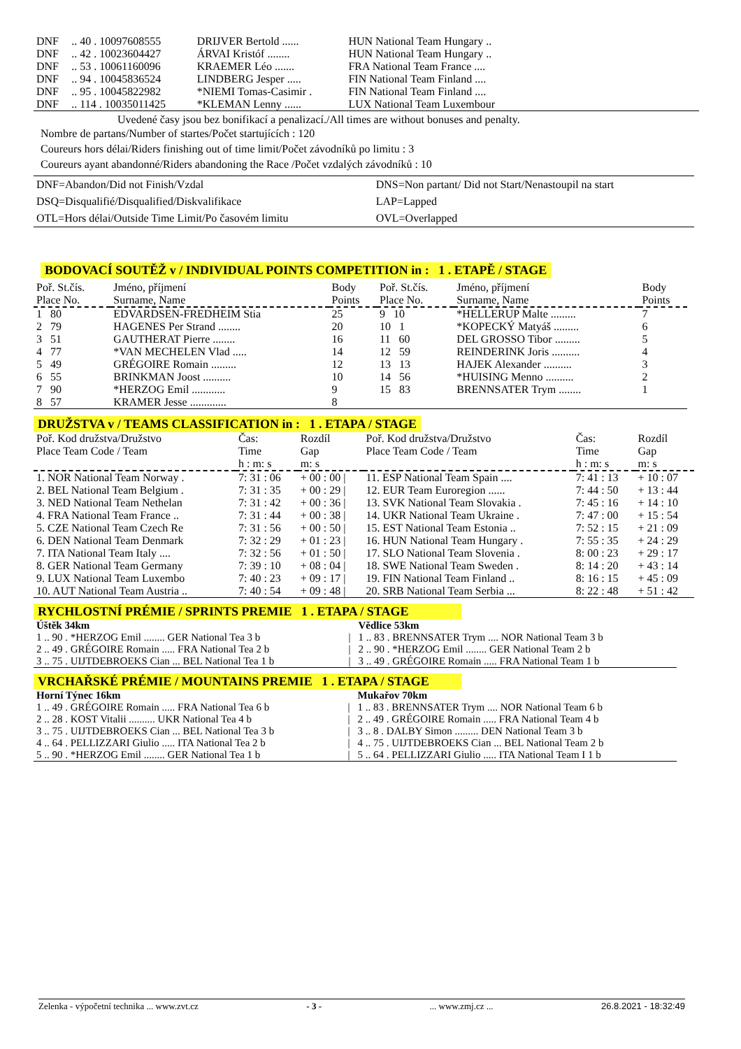| DNF | .. 40 . 10097608555 | DRIJVER Bertold ...... | HUN National Team Hungary .. |
| DNF | .. 42 . 10023604427 | ÁRVAI Kristóf ........ | HUN National Team Hungary .. |
| DNF | .. 53 . 10061160096 | KRAEMER Léo ....... | FRA National Team France .... |
| DNF | .. 94 . 10045836524 | LINDBERG Jesper ..... | FIN National Team Finland .... |
| DNF | .. 95 . 10045822982 | *NIEMI Tomas-Casimir . | FIN National Team Finland .... |
| DNF | .. 114 . 10035011425 | *KLEMAN Lenny ...... | LUX National Team Luxembour |
Uvedené časy jsou bez bonifikací a penalizací./All times are without bonuses and penalty.
Nombre de partans/Number of startes/Počet startujících : 120
Coureurs hors délai/Riders finishing out of time limit/Počet závodníků po limitu : 3
Coureurs ayant abandonné/Riders abandoning the Race /Počet vzdalých závodníků : 10
| DNF=Abandon/Did not Finish/Vzdal | DNS=Non partant/ Did not Start/Nenastoupil na start |
| DSQ=Disqualifié/Disqualified/Diskvalifikace | LAP=Lapped |
| OTL=Hors délai/Outside Time Limit/Po časovém limitu | OVL=Overlapped |
BODOVACÍ SOUTĚŽ v / INDIVIDUAL POINTS COMPETITION in : 1 . ETAPĚ / STAGE
| Poř. St.čís. Place No. | Jméno, příjmení Surname, Name | Body Points | Poř. St.čís. Place No. | Jméno, příjmení Surname, Name | Body Points |
| --- | --- | --- | --- | --- | --- |
| 1 80 | EDVARDSEN-FREDHEIM Stia | 25 | 9 10 | *HELLERUP Malte ......... | 7 |
| 2 79 | HAGENES Per Strand ........ | 20 | 10 1 | *KOPECKÝ Matyáš ......... | 6 |
| 3 51 | GAUTHERAT Pierre ........ | 16 | 11 60 | DEL GROSSO Tibor ......... | 5 |
| 4 77 | *VAN MECHELEN Vlad ..... | 14 | 12 59 | REINDERINK Joris .......... | 4 |
| 5 49 | GRÉGOIRE Romain ......... | 12 | 13 13 | HAJEK Alexander .......... | 3 |
| 6 55 | BRINKMAN Joost .......... | 10 | 14 56 | *HUISING Menno .......... | 2 |
| 7 90 | *HERZOG Emil ............ | 9 | 15 83 | BRENNSATER Trym ........ | 1 |
| 8 57 | KRAMER Jesse ............. | 8 | | | |
DRUŽSTVA v / TEAMS CLASSIFICATION in : 1 . ETAPA / STAGE
| Poř. Kod družstva/Družstvo Place Team Code / Team | Čas: Time h : m: s | Rozdíl Gap m: s | Poř. Kod družstva/Družstvo Place Team Code / Team | Čas: Time h : m: s | Rozdíl Gap m: s |
| --- | --- | --- | --- | --- | --- |
| 1. NOR National Team Norway . | 7: 31 : 06 | + 00 : 00 / | 11. ESP National Team Spain .... | 7: 41 : 13 | + 10 : 07 |
| 2. BEL National Team Belgium . | 7: 31 : 35 | + 00 : 29 / | 12. EUR Team Euroregion ...... | 7: 44 : 50 | + 13 : 44 |
| 3. NED National Team Nethelan | 7: 31 : 42 | + 00 : 36 / | 13. SVK National Team Slovakia . | 7: 45 : 16 | + 14 : 10 |
| 4. FRA National Team France .. | 7: 31 : 44 | + 00 : 38 / | 14. UKR National Team Ukraine . | 7: 47 : 00 | + 15 : 54 |
| 5. CZE National Team Czech Re | 7: 31 : 56 | + 00 : 50 / | 15. EST National Team Estonia .. | 7: 52 : 15 | + 21 : 09 |
| 6. DEN National Team Denmark | 7: 32 : 29 | + 01 : 23 / | 16. HUN National Team Hungary . | 7: 55 : 35 | + 24 : 29 |
| 7. ITA National Team Italy .... | 7: 32 : 56 | + 01 : 50 / | 17. SLO National Team Slovenia . | 8: 00 : 23 | + 29 : 17 |
| 8. GER National Team Germany | 7: 39 : 10 | + 08 : 04 / | 18. SWE National Team Sweden . | 8: 14 : 20 | + 43 : 14 |
| 9. LUX National Team Luxembo | 7: 40 : 23 | + 09 : 17 / | 19. FIN National Team Finland .. | 8: 16 : 15 | + 45 : 09 |
| 10. AUT National Team Austria .. | 7: 40 : 54 | + 09 : 48 / | 20. SRB National Team Serbia ... | 8: 22 : 48 | + 51 : 42 |
RYCHLOSTNÍ PRÉMIE / SPRINTS PREMIE 1 . ETAPA / STAGE
| Úštěk 34km | | Vědlice 53km |
| 1 .. 90 . *HERZOG Emil ........ GER National Tea 3 b | / | 1 .. 83 . BRENNSATER Trym .... NOR National Team 3 b |
| 2 .. 49 . GRÉGOIRE Romain ..... FRA National Tea 2 b | / | 2 .. 90 . *HERZOG Emil ........ GER National Team 2 b |
| 3 .. 75 . UIJTDEBROEKS Cian ... BEL National Tea 1 b | / | 3 .. 49 . GRÉGOIRE Romain ..... FRA National Team 1 b |
VRCHAŘSKÉ PRÉMIE / MOUNTAINS PREMIE 1 . ETAPA / STAGE
| Horní Týnec 16km | | Mukařov 70km |
| 1 .. 49 . GRÉGOIRE Romain ..... FRA National Tea 6 b | / | 1 .. 83 . BRENNSATER Trym .... NOR National Team 6 b |
| 2 .. 28 . KOST Vitalii .......... UKR National Tea 4 b | / | 2 .. 49 . GRÉGOIRE Romain ..... FRA National Team 4 b |
| 3 .. 75 . UIJTDEBROEKS Cian ... BEL National Tea 3 b | / | 3 .. 8 . DALBY Simon ......... DEN National Team 3 b |
| 4 .. 64 . PELLIZZARI Giulio ..... ITA National Tea 2 b | / | 4 .. 75 . UIJTDEBROEKS Cian ... BEL National Team 2 b |
| 5 .. 90 . *HERZOG Emil ........ GER National Tea 1 b | / | 5 .. 64 . PELLIZZARI Giulio ..... ITA National Team I 1 b |
Zelenka - výpočetní technika ... www.zvt.cz - 3 -... www.zmj.cz ... 26.8.2021 - 18:32:49